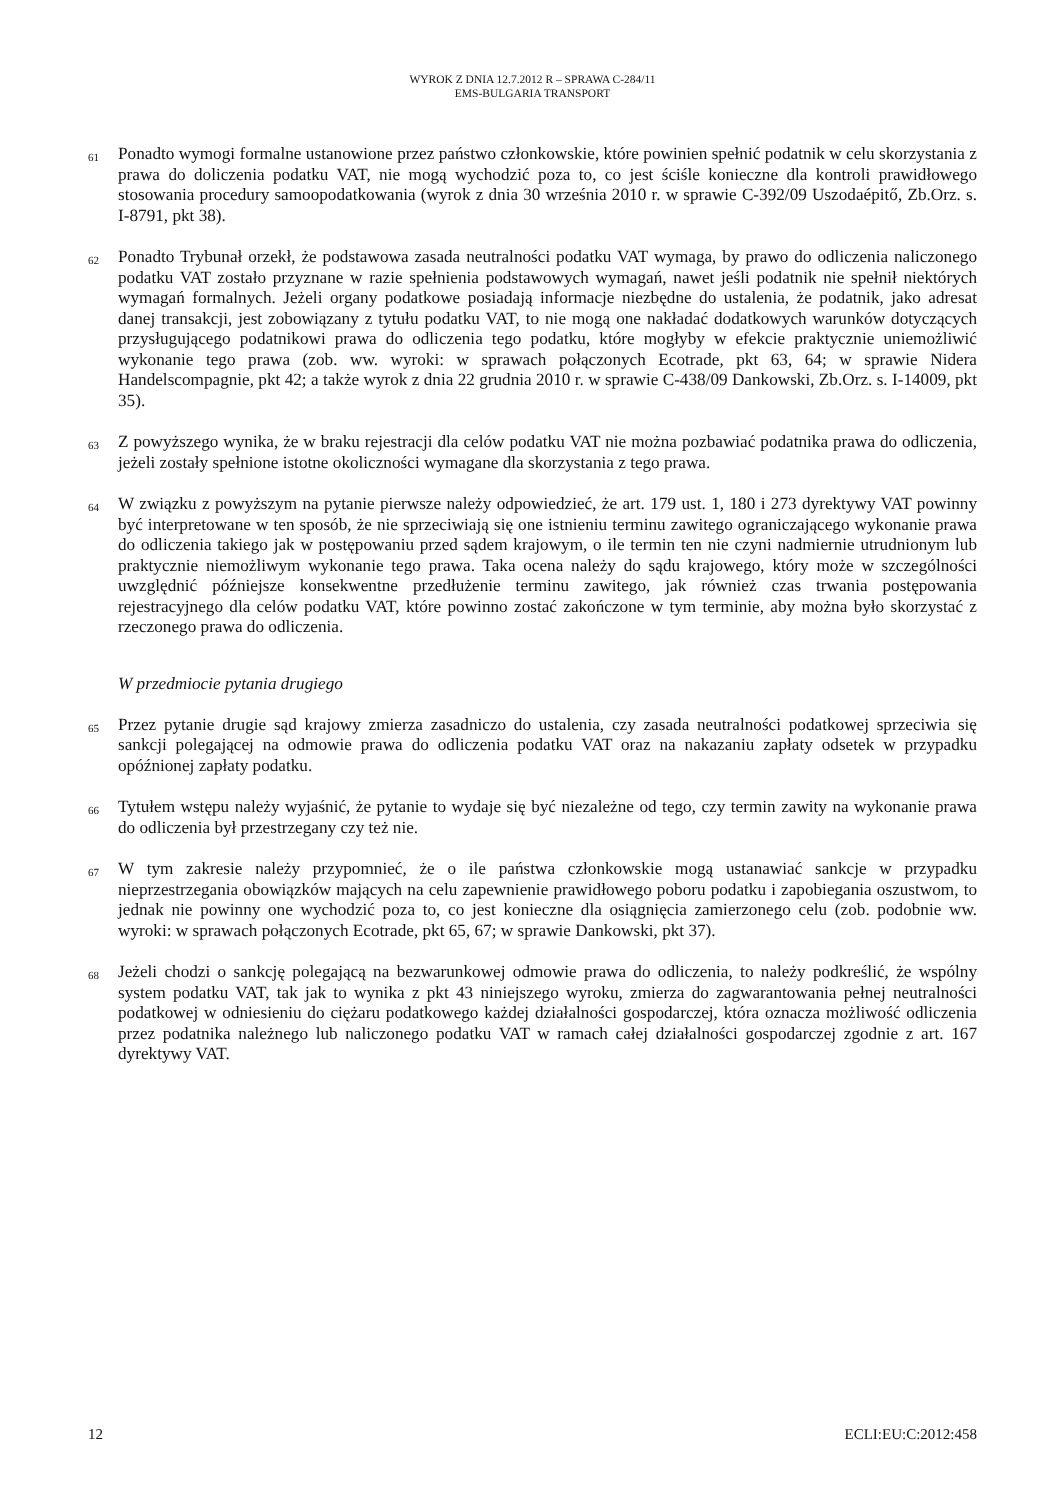WYROK Z DNIA 12.7.2012 R – SPRAWA C-284/11
EMS-BULGARIA TRANSPORT
61 Ponadto wymogi formalne ustanowione przez państwo członkowskie, które powinien spełnić podatnik w celu skorzystania z prawa do doliczenia podatku VAT, nie mogą wychodzić poza to, co jest ściśle konieczne dla kontroli prawidłowego stosowania procedury samoopodatkowania (wyrok z dnia 30 września 2010 r. w sprawie C-392/09 Uszodaépitő, Zb.Orz. s. I-8791, pkt 38).
62 Ponadto Trybunał orzekł, że podstawowa zasada neutralności podatku VAT wymaga, by prawo do odliczenia naliczonego podatku VAT zostało przyznane w razie spełnienia podstawowych wymagań, nawet jeśli podatnik nie spełnił niektórych wymagań formalnych. Jeżeli organy podatkowe posiadają informacje niezbędne do ustalenia, że podatnik, jako adresat danej transakcji, jest zobowiązany z tytułu podatku VAT, to nie mogą one nakładać dodatkowych warunków dotyczących przysługującego podatnikowi prawa do odliczenia tego podatku, które mogłyby w efekcie praktycznie uniemożliwić wykonanie tego prawa (zob. ww. wyroki: w sprawach połączonych Ecotrade, pkt 63, 64; w sprawie Nidera Handelscompagnie, pkt 42; a także wyrok z dnia 22 grudnia 2010 r. w sprawie C-438/09 Dankowski, Zb.Orz. s. I-14009, pkt 35).
63 Z powyższego wynika, że w braku rejestracji dla celów podatku VAT nie można pozbawiać podatnika prawa do odliczenia, jeżeli zostały spełnione istotne okoliczności wymagane dla skorzystania z tego prawa.
64 W związku z powyższym na pytanie pierwsze należy odpowiedzieć, że art. 179 ust. 1, 180 i 273 dyrektywy VAT powinny być interpretowane w ten sposób, że nie sprzeciwiają się one istnieniu terminu zawitego ograniczającego wykonanie prawa do odliczenia takiego jak w postępowaniu przed sądem krajowym, o ile termin ten nie czyni nadmiernie utrudnionym lub praktycznie niemożliwym wykonanie tego prawa. Taka ocena należy do sądu krajowego, który może w szczególności uwzględnić późniejsze konsekwentne przedłużenie terminu zawitego, jak również czas trwania postępowania rejestracyjnego dla celów podatku VAT, które powinno zostać zakończone w tym terminie, aby można było skorzystać z rzeczonego prawa do odliczenia.
W przedmiocie pytania drugiego
65 Przez pytanie drugie sąd krajowy zmierza zasadniczo do ustalenia, czy zasada neutralności podatkowej sprzeciwia się sankcji polegającej na odmowie prawa do odliczenia podatku VAT oraz na nakazaniu zapłaty odsetek w przypadku opóźnionej zapłaty podatku.
66 Tytułem wstępu należy wyjaśnić, że pytanie to wydaje się być niezależne od tego, czy termin zawity na wykonanie prawa do odliczenia był przestrzegany czy też nie.
67 W tym zakresie należy przypomnieć, że o ile państwa członkowskie mogą ustanawiać sankcje w przypadku nieprzestrzegania obowiązków mających na celu zapewnienie prawidłowego poboru podatku i zapobiegania oszustwom, to jednak nie powinny one wychodzić poza to, co jest konieczne dla osiągnięcia zamierzonego celu (zob. podobnie ww. wyroki: w sprawach połączonych Ecotrade, pkt 65, 67; w sprawie Dankowski, pkt 37).
68 Jeżeli chodzi o sankcję polegającą na bezwarunkowej odmowie prawa do odliczenia, to należy podkreślić, że wspólny system podatku VAT, tak jak to wynika z pkt 43 niniejszego wyroku, zmierza do zagwarantowania pełnej neutralności podatkowej w odniesieniu do ciężaru podatkowego każdej działalności gospodarczej, która oznacza możliwość odliczenia przez podatnika należnego lub naliczonego podatku VAT w ramach całej działalności gospodarczej zgodnie z art. 167 dyrektywy VAT.
12 ECLI:EU:C:2012:458